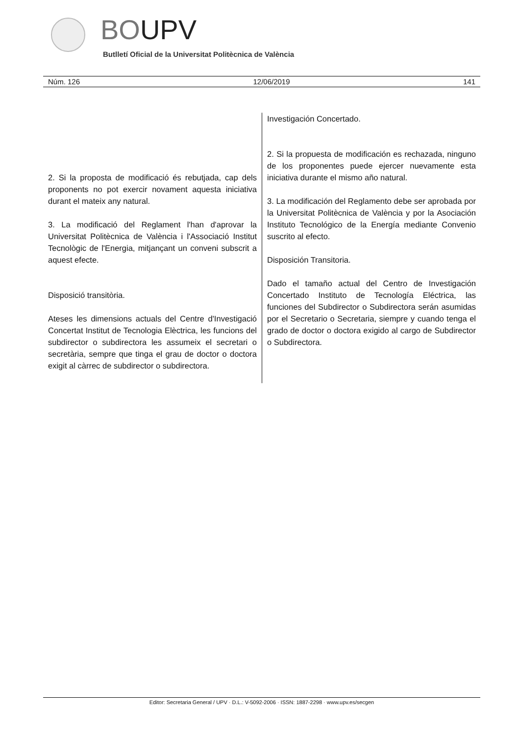BOUPV
Butlletí Oficial de la Universitat Politècnica de València
Núm. 126 12/06/2019 141
2. Si la proposta de modificació és rebutjada, cap dels proponents no pot exercir novament aquesta iniciativa durant el mateix any natural.
3. La modificació del Reglament l'han d'aprovar la Universitat Politècnica de València i l'Associació Institut Tecnològic de l'Energia, mitjançant un conveni subscrit a aquest efecte.
Disposició transitòria.
Ateses les dimensions actuals del Centre d'Investigació Concertat Institut de Tecnologia Elèctrica, les funcions del subdirector o subdirectora les assumeix el secretari o secretària, sempre que tinga el grau de doctor o doctora exigit al càrrec de subdirector o subdirectora.
Investigación Concertado.
2. Si la propuesta de modificación es rechazada, ninguno de los proponentes puede ejercer nuevamente esta iniciativa durante el mismo año natural.
3. La modificación del Reglamento debe ser aprobada por la Universitat Politècnica de València y por la Asociación Instituto Tecnológico de la Energía mediante Convenio suscrito al efecto.
Disposición Transitoria.
Dado el tamaño actual del Centro de Investigación Concertado Instituto de Tecnología Eléctrica, las funciones del Subdirector o Subdirectora serán asumidas por el Secretario o Secretaria, siempre y cuando tenga el grado de doctor o doctora exigido al cargo de Subdirector o Subdirectora.
Editor: Secretaria General / UPV · D.L.: V-5092-2006 · ISSN: 1887-2298 · www.upv.es/secgen